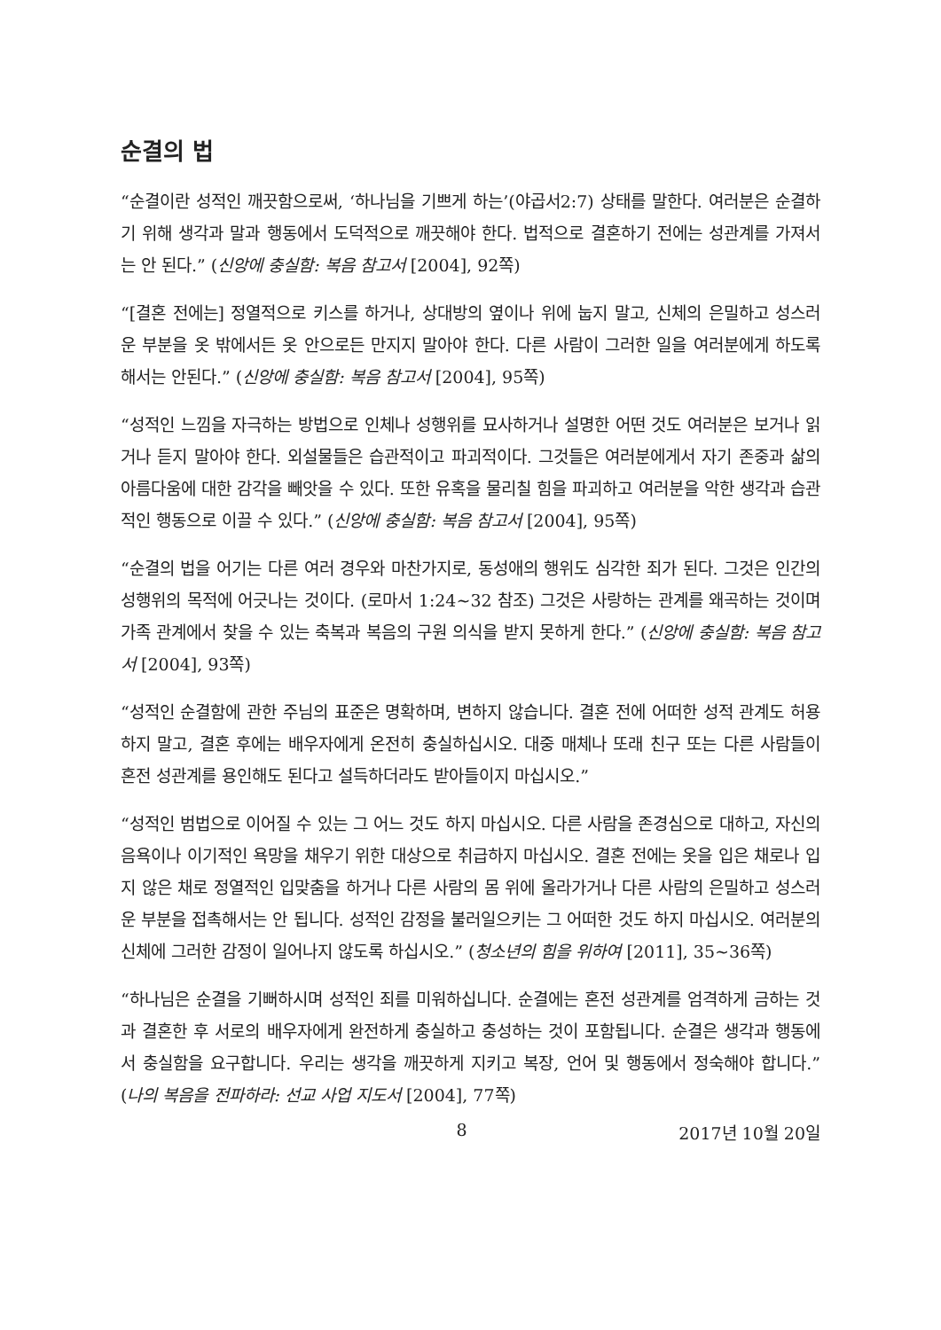순결의 법
“순결이란 성적인 깨끗함으로써, ‘하나님을 기쁘게 하는’(야곱서2:7) 상태를 말한다. 여러분은 순결하기 위해 생각과 말과 행동에서 도덕적으로 깨끗해야 한다. 법적으로 결혼하기 전에는 성관계를 가져서는 안 된다.” (신앙에 충실함: 복음 참고서 [2004], 92쪽)
“[결혼 전에는] 정열적으로 키스를 하거나, 상대방의 옆이나 위에 눕지 말고, 신체의 은밀하고 성스러운 부분을 옷 밖에서든 옷 안으로든 만지지 말아야 한다. 다른 사람이 그러한 일을 여러분에게 하도록 해서는 안된다.” (신앙에 충실함: 복음 참고서 [2004], 95쪽)
“성적인 느낌을 자극하는 방법으로 인체나 성행위를 묘사하거나 설명한 어떤 것도 여러분은 보거나 읽거나 듣지 말아야 한다. 외설물들은 습관적이고 파괴적이다. 그것들은 여러분에게서 자기 존중과 삶의 아름다움에 대한 감각을 빼앗을 수 있다. 또한 유혹을 물리칠 힘을 파괴하고 여러분을 악한 생각과 습관적인 행동으로 이끌 수 있다.” (신앙에 충실함: 복음 참고서 [2004], 95쪽)
“순결의 법을 어기는 다른 여러 경우와 마찬가지로, 동성애의 행위도 심각한 죄가 된다. 그것은 인간의 성행위의 목적에 어긋나는 것이다. (로마서 1:24~32 참조) 그것은 사랑하는 관계를 왜곡하는 것이며 가족 관계에서 찾을 수 있는 축복과 복음의 구원 의식을 받지 못하게 한다.” (신앙에 충실함: 복음 참고서 [2004], 93쪽)
“성적인 순결함에 관한 주님의 표준은 명확하며, 변하지 않습니다. 결혼 전에 어떠한 성적 관계도 허용하지 말고, 결혼 후에는 배우자에게 온전히 충실하십시오. 대중 매체나 또래 친구 또는 다른 사람들이 혼전 성관계를 용인해도 된다고 설득하더라도 받아들이지 마십시오.”
“성적인 범법으로 이어질 수 있는 그 어느 것도 하지 마십시오. 다른 사람을 존경심으로 대하고, 자신의 음욕이나 이기적인 욕망을 채우기 위한 대상으로 취급하지 마십시오. 결혼 전에는 옷을 입은 채로나 입지 않은 채로 정열적인 입맞춤을 하거나 다른 사람의 몸 위에 올라가거나 다른 사람의 은밀하고 성스러운 부분을 접촉해서는 안 됩니다. 성적인 감정을 불러일으키는 그 어떠한 것도 하지 마십시오. 여러분의 신체에 그러한 감정이 일어나지 않도록 하십시오.” (청소년의 힘을 위하여 [2011], 35~36쪽)
“하나님은 순결을 기뻐하시며 성적인 죄를 미워하십니다. 순결에는 혼전 성관계를 엄격하게 금하는 것과 결혼한 후 서로의 배우자에게 완전하게 충실하고 충성하는 것이 포함됩니다. 순결은 생각과 행동에서 충실함을 요구합니다. 우리는 생각을 깨끗하게 지키고 복장, 언어 및 행동에서 정숙해야 합니다.” (나의 복음을 전파하라: 선교 사업 지도서 [2004], 77쪽)
8 2017년 10월 20일